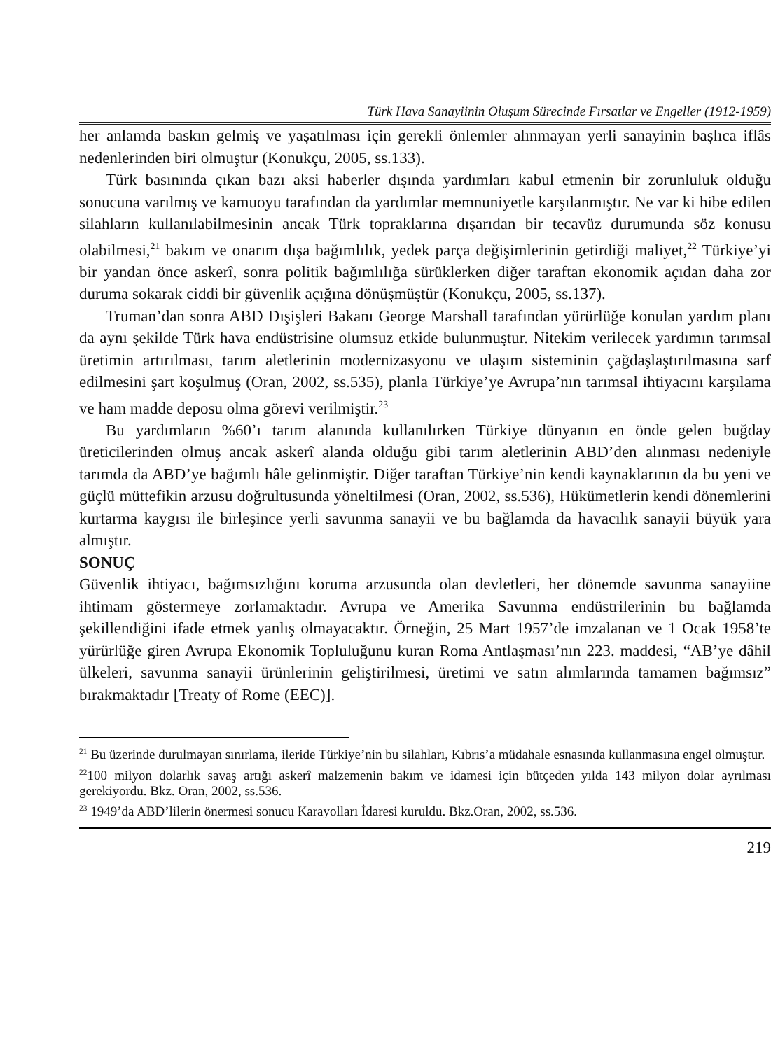Türk Hava Sanayiinin Oluşum Sürecinde Fırsatlar ve Engeller (1912-1959)
her anlamda baskın gelmiş ve yaşatılması için gerekli önlemler alınmayan yerli sanayinin başlıca iflâs nedenlerinden biri olmuştur (Konukçu, 2005, ss.133).
Türk basınında çıkan bazı aksi haberler dışında yardımları kabul etmenin bir zorunluluk olduğu sonucuna varılmış ve kamuoyu tarafından da yardımlar memnuniyetle karşılanmıştır. Ne var ki hibe edilen silahların kullanılabilmesinin ancak Türk topraklarına dışarıdan bir tecavüz durumunda söz konusu olabilmesi,<sup>21</sup> bakım ve onarım dışa bağımlılık, yedek parça değişimlerinin getirdiği maliyet,<sup>22</sup> Türkiye’yi bir yandan önce askerî, sonra politik bağımlılığa sürüklerken diğer taraftan ekonomik açıdan daha zor duruma sokarak ciddi bir güvenlik açığına dönüşmüştür (Konukçu, 2005, ss.137).
Truman’dan sonra ABD Dışişleri Bakanı George Marshall tarafından yürürlüğe konulan yardım planı da aynı şekilde Türk hava endüstrisine olumsuz etkide bulunmuştur. Nitekim verilecek yardımın tarımsal üretimin artırılması, tarım aletlerinin modernizasyonu ve ulaşım sisteminin çağdaşlaştırılmasına sarf edilmesini şart koşulmuş (Oran, 2002, ss.535), planla Türkiye’ye Avrupa’nın tarımsal ihtiyacını karşılama ve ham madde deposu olma görevi verilmiştir.<sup>23</sup>
Bu yardımların %60’ı tarım alanında kullanılırken Türkiye dünyanın en önde gelen buğday üreticilerinden olmuş ancak askerî alanda olduğu gibi tarım aletlerinin ABD’den alınması nedeniyle tarımda da ABD’ye bağımlı hâle gelinmiştir. Diğer taraftan Türkiye’nin kendi kaynaklarının da bu yeni ve güçlü müttefikin arzusu doğrultusunda yöneltilmesi (Oran, 2002, ss.536), Hükümetlerin kendi dönemlerini kurtarma kaygısı ile birleşince yerli savunma sanayii ve bu bağlamda da havacılık sanayii büyük yara almıştır.
SONUÇ
Güvenlik ihtiyacı, bağımsızlığını koruma arzusunda olan devletleri, her dönemde savunma sanayiine ihtimam göstermeye zorlamaktadır. Avrupa ve Amerika Savunma endüstrilerinin bu bağlamda şekillendiğini ifade etmek yanlış olmayacaktır. Örneğin, 25 Mart 1957’de imzalanan ve 1 Ocak 1958’te yürürlüğe giren Avrupa Ekonomik Topluluğunu kuran Roma Antlaşması’nın 223. maddesi, “AB’ye dâhil ülkeleri, savunma sanayii ürünlerinin geliştirilmesi, üretimi ve satın alımlarında tamamen bağımsız” bırakmaktadır [Treaty of Rome (EEC)].
<sup>21</sup> Bu üzerinde durulmayan sınırlama, ileride Türkiye’nin bu silahları, Kıbrıs’a müdahale esnasında kullanmasına engel olmuştur.
<sup>22</sup> 100 milyon dolarlık savaş artığı askerî malzemenin bakım ve idamesi için bütçeden yılda 143 milyon dolar ayrılması gerekiyordu. Bkz. Oran, 2002, ss.536.
<sup>23</sup> 1949’da ABD’lilerin önermesi sonucu Karayolları İdaresi kuruldu. Bkz.Oran, 2002, ss.536.
219